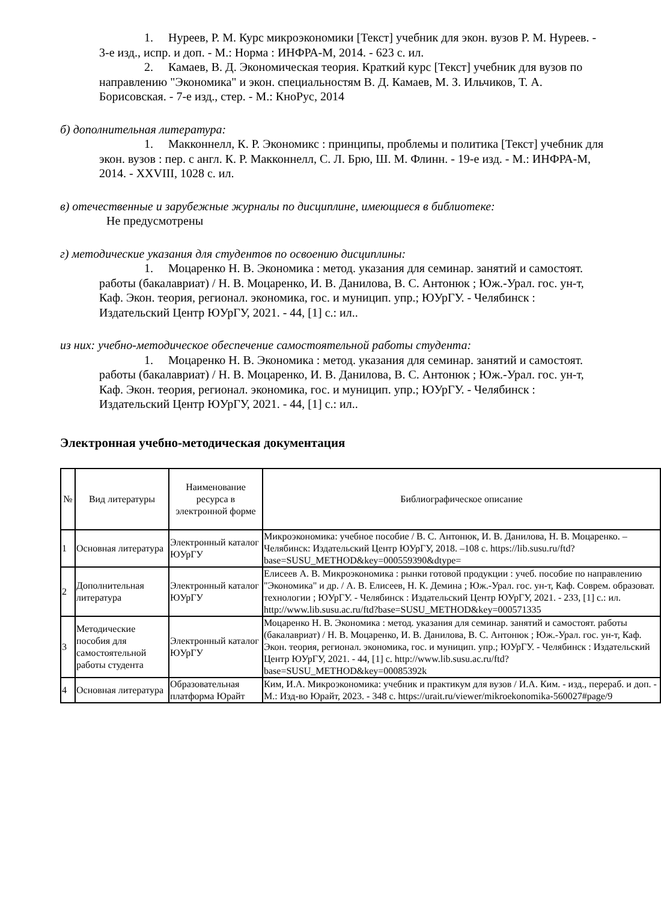1. Нуреев, Р. М. Курс микроэкономики [Текст] учебник для экон. вузов Р. М. Нуреев. - 3-е изд., испр. и доп. - М.: Норма : ИНФРА-М, 2014. - 623 с. ил.
2. Камаев, В. Д. Экономическая теория. Краткий курс [Текст] учебник для вузов по направлению "Экономика" и экон. специальностям В. Д. Камаев, М. З. Ильчиков, Т. А. Борисовская. - 7-е изд., стер. - М.: КноРус, 2014
б) дополнительная литература:
1. Макконнелл, К. Р. Экономикс : принципы, проблемы и политика [Текст] учебник для экон. вузов : пер. с англ. К. Р. Макконнелл, С. Л. Брю, Ш. М. Флинн. - 19-е изд. - М.: ИНФРА-М, 2014. - XXVIII, 1028 с. ил.
в) отечественные и зарубежные журналы по дисциплине, имеющиеся в библиотеке:
Не предусмотрены
г) методические указания для студентов по освоению дисциплины:
1. Моцаренко Н. В. Экономика : метод. указания для семинар. занятий и самостоят. работы (бакалавриат) / Н. В. Моцаренко, И. В. Данилова, В. С. Антонюк ; Юж.-Урал. гос. ун-т, Каф. Экон. теория, регионал. экономика, гос. и муницип. упр.; ЮУрГУ. - Челябинск : Издательский Центр ЮУрГУ, 2021. - 44, [1] с.: ил..
из них: учебно-методическое обеспечение самостоятельной работы студента:
1. Моцаренко Н. В. Экономика : метод. указания для семинар. занятий и самостоят. работы (бакалавриат) / Н. В. Моцаренко, И. В. Данилова, В. С. Антонюк ; Юж.-Урал. гос. ун-т, Каф. Экон. теория, регионал. экономика, гос. и муницип. упр.; ЮУрГУ. - Челябинск : Издательский Центр ЮУрГУ, 2021. - 44, [1] с.: ил..
Электронная учебно-методическая документация
| № | Вид литературы | Наименование ресурса в электронной форме | Библиографическое описание |
| --- | --- | --- | --- |
| 1 | Основная литература | Электронный каталог ЮУрГУ | Микроэкономика: учебное пособие / В. С. Антонюк, И. В. Данилова, Н. В. Моцаренко. – Челябинск: Издательский Центр ЮУрГУ, 2018. –108 с. https://lib.susu.ru/ftd?base=SUSU_METHOD&key=000559390&dtype= |
| 2 | Дополнительная литература | Электронный каталог ЮУрГУ | Елисеев А. В. Микроэкономика : рынки готовой продукции : учеб. пособие по направлению "Экономика" и др. / А. В. Елисеев, Н. К. Демина ; Юж.-Урал. гос. ун-т, Каф. Соврем. образоват. технологии ; ЮУрГУ. - Челябинск : Издательский Центр ЮУрГУ, 2021. - 233, [1] с.: ил. http://www.lib.susu.ac.ru/ftd?base=SUSU_METHOD&key=000571335 |
| 3 | Методические пособия для самостоятельной работы студента | Электронный каталог ЮУрГУ | Моцаренко Н. В. Экономика : метод. указания для семинар. занятий и самостоят. работы (бакалавриат) / Н. В. Моцаренко, И. В. Данилова, В. С. Антонюк ; Юж.-Урал. гос. ун-т, Каф. Экон. теория, регионал. экономика, гос. и муницип. упр.; ЮУрГУ. - Челябинск : Издательский Центр ЮУрГУ, 2021. - 44, [1] с. http://www.lib.susu.ac.ru/ftd?base=SUSU_METHOD&key=00085392k |
| 4 | Основная литература | Образовательная платформа Юрайт | Ким, И.А. Микроэкономика: учебник и практикум для вузов / И.А. Ким. - изд., перераб. и доп. - М.: Изд-во Юрайт, 2023. - 348 с. https://urait.ru/viewer/mikroekonomika-560027#page/9 |